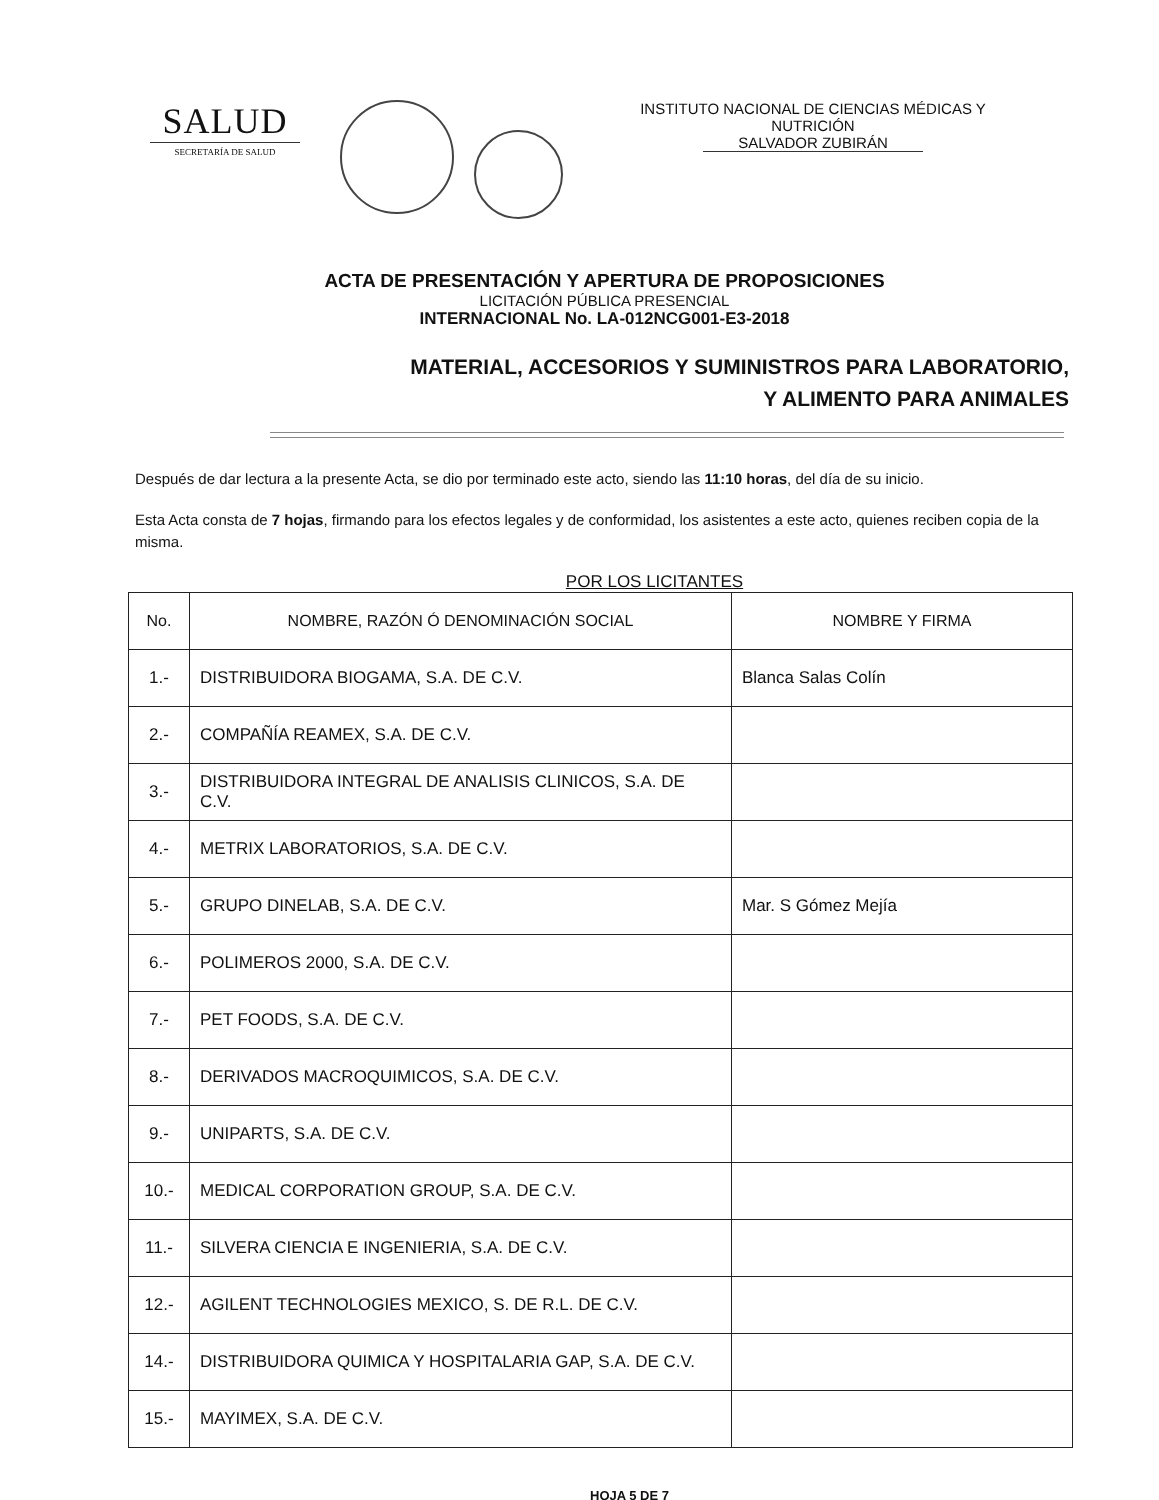SALUD
SECRETARÍA DE SALUD
INSTITUTO NACIONAL DE CIENCIAS MÉDICAS Y
NUTRICIÓN
SALVADOR ZUBIRÁN
ACTA DE PRESENTACIÓN Y APERTURA DE PROPOSICIONES
LICITACIÓN PÚBLICA PRESENCIAL
INTERNACIONAL No. LA-012NCG001-E3-2018
MATERIAL, ACCESORIOS Y SUMINISTROS PARA LABORATORIO,
Y ALIMENTO PARA ANIMALES
Después de dar lectura a la presente Acta, se dio por terminado este acto, siendo las 11:10 horas, del día de su inicio.
Esta Acta consta de 7 hojas, firmando para los efectos legales y de conformidad, los asistentes a este acto, quienes reciben copia de la misma.
POR LOS LICITANTES
| No. | NOMBRE, RAZÓN Ó DENOMINACIÓN SOCIAL | NOMBRE Y FIRMA |
| --- | --- | --- |
| 1.- | DISTRIBUIDORA BIOGAMA, S.A. DE C.V. | Blanca Salas Colín |
| 2.- | COMPAÑÍA REAMEX, S.A. DE C.V. | |
| 3.- | DISTRIBUIDORA INTEGRAL DE ANALISIS CLINICOS, S.A. DE C.V. | |
| 4.- | METRIX LABORATORIOS, S.A. DE C.V. | |
| 5.- | GRUPO DINELAB, S.A. DE C.V. | Mar. S Gómez Mejía |
| 6.- | POLIMEROS 2000, S.A. DE C.V. | |
| 7.- | PET FOODS, S.A. DE C.V. | |
| 8.- | DERIVADOS MACROQUIMICOS, S.A. DE C.V. | |
| 9.- | UNIPARTS, S.A. DE C.V. | |
| 10.- | MEDICAL CORPORATION GROUP, S.A. DE C.V. | |
| 11.- | SILVERA CIENCIA E INGENIERIA, S.A. DE C.V. | |
| 12.- | AGILENT TECHNOLOGIES MEXICO, S. DE R.L. DE C.V. | |
| 14.- | DISTRIBUIDORA QUIMICA Y HOSPITALARIA GAP, S.A. DE C.V. | |
| 15.- | MAYIMEX, S.A. DE C.V. | |
HOJA 5 DE 7